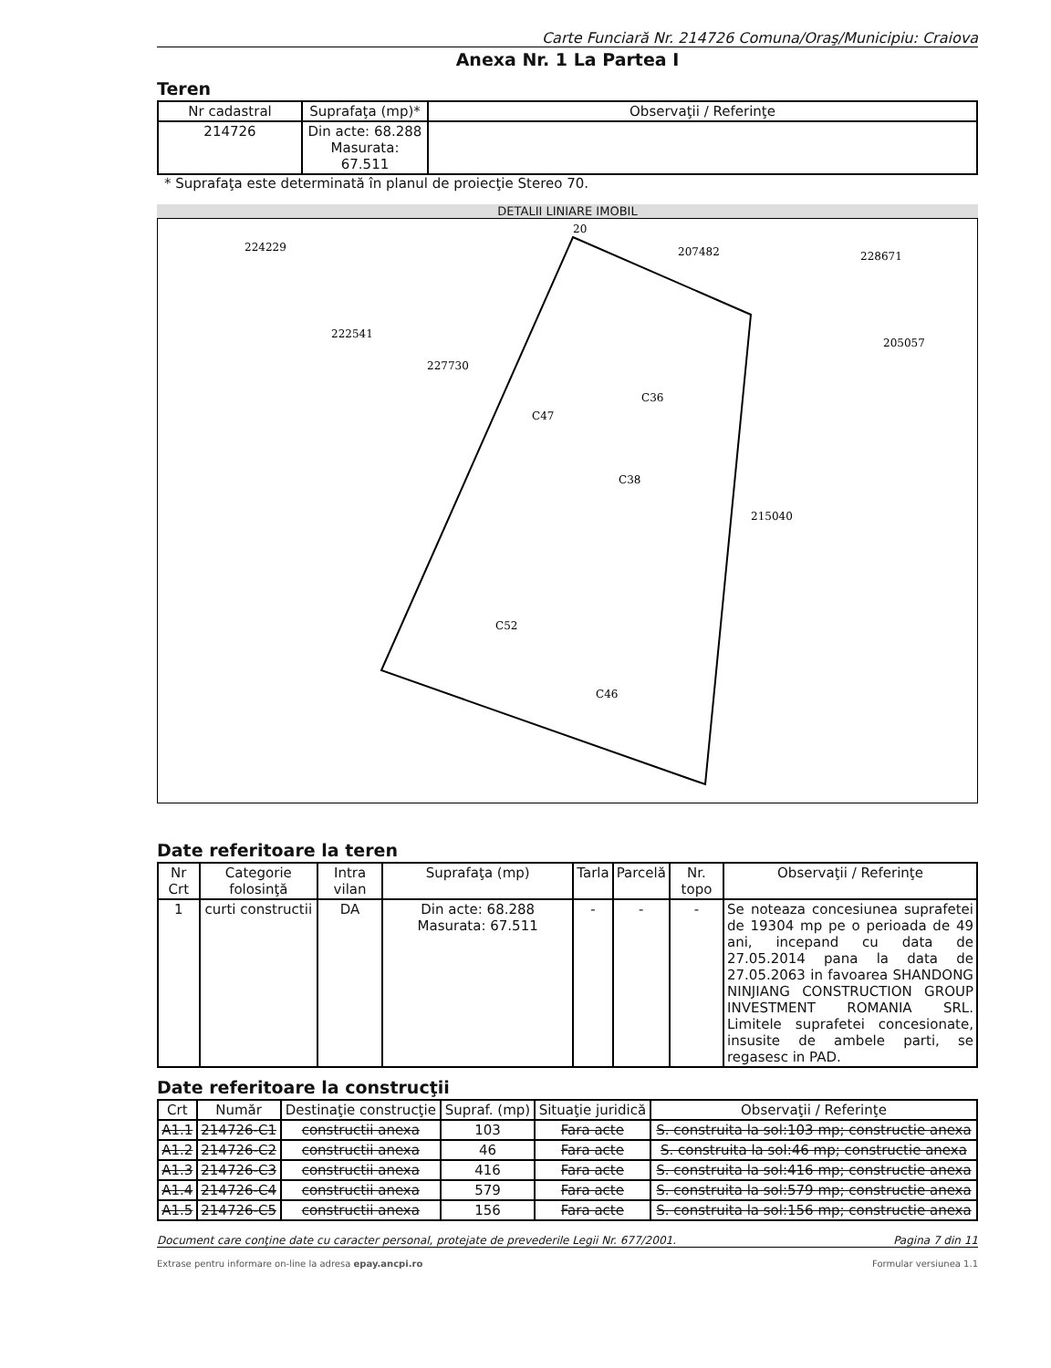Carte Funciară Nr. 214726 Comuna/Oraş/Municipiu: Craiova
Anexa Nr. 1 La Partea I
Teren
| Nr cadastral | Suprafaţa (mp)* | Observaţii / Referinţe |
| --- | --- | --- |
| 214726 | Din acte: 68.288 Masurata: 67.511 | |
* Suprafaţa este determinată în planul de proiecţie Stereo 70.
DETALII LINIARE IMOBIL
224229
222541
227730
207482
228671
205057
215040
20
C38
C46
C36
C47
C52
Date referitoare la teren
| Nr Crt | Categorie folosinţă | Intra vilan | Suprafaţa (mp) | Tarla | Parcelă | Nr. topo | Observaţii / Referinţe |
| --- | --- | --- | --- | --- | --- | --- | --- |
| 1 | curti constructii | DA | Din acte: 68.288 Masurata: 67.511 | - | - | - | Se noteaza concesiunea suprafetei de 19304 mp pe o perioada de 49 ani, incepand cu data de 27.05.2014 pana la data de 27.05.2063 in favoarea SHANDONG NINJIANG CONSTRUCTION GROUP INVESTMENT ROMANIA SRL. Limitele suprafetei concesionate, insusite de ambele parti, se regasesc in PAD. |
Date referitoare la construcţii
| Crt | Număr | Destinaţie construcţie | Supraf. (mp) | Situaţie juridică | Observaţii / Referinţe |
| --- | --- | --- | --- | --- | --- |
| A1.1 | 214726-C1 | constructii anexa | 103 | Fara acte | S. construita la sol:103 mp; constructie anexa |
| A1.2 | 214726-C2 | constructii anexa | 46 | Fara acte | S. construita la sol:46 mp; constructie anexa |
| A1.3 | 214726-C3 | constructii anexa | 416 | Fara acte | S. construita la sol:416 mp; constructie anexa |
| A1.4 | 214726-C4 | constructii anexa | 579 | Fara acte | S. construita la sol:579 mp; constructie anexa |
| A1.5 | 214726-C5 | constructii anexa | 156 | Fara acte | S. construita la sol:156 mp; constructie anexa |
Document care conţine date cu caracter personal, protejate de prevederile Legii Nr. 677/2001. Pagina 7 din 11
Extrase pentru informare on-line la adresa epay.ancpi.ro Formular versiunea 1.1